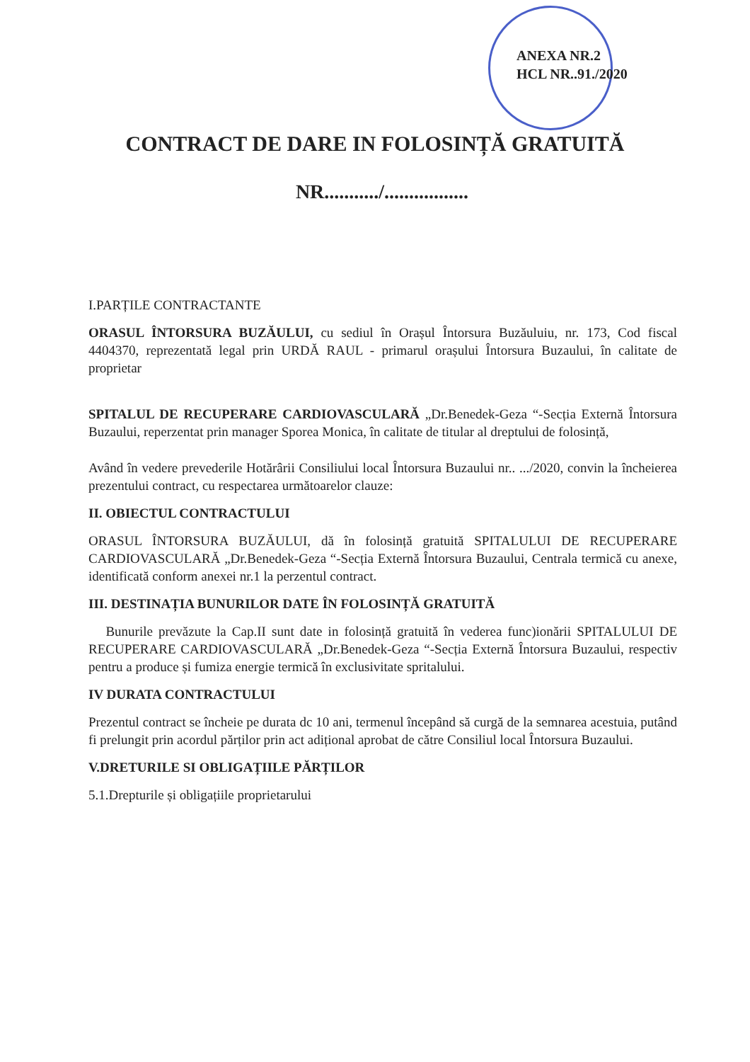ANEXA NR.2
HCL NR..91./2020
CONTRACT DE DARE IN FOLOSINȚĂ GRATUITĂ
NR.........../.................
I.PARȚILE CONTRACTANTE
ORASUL ÎNTORSURA BUZĂULUI, cu sediul în Orașul Întorsura Buzăuluiu, nr. 173, Cod fiscal 4404370, reprezentată legal prin URDĂ RAUL - primarul orașului Întorsura Buzaului, în calitate de proprietar
SPITALUL DE RECUPERARE CARDIOVASCULARĂ „Dr.Benedek-Geza “-Secția Externă Întorsura Buzaului, reperzentat prin manager Sporea Monica, în calitate de titular al dreptului de folosință,
Având în vedere prevederile Hotărârii Consiliului local Întorsura Buzaului nr.. .../2020, convin la încheierea prezentului contract, cu respectarea următoarelor clauze:
II. OBIECTUL CONTRACTULUI
ORASUL ÎNTORSURA BUZĂULUI, dă în folosință gratuită SPITALULUI DE RECUPERARE CARDIOVASCULARĂ „Dr.Benedek-Geza “-Secția Externă Întorsura Buzaului, Centrala termică cu anexe, identificată conform anexei nr.1 la perzentul contract.
III. DESTINAȚIA BUNURILOR DATE ÎN FOLOSINȚĂ GRATUITĂ
Bunurile prevăzute la Cap.II sunt date in folosință gratuită în vederea func)ionării SPITALULUI DE RECUPERARE CARDIOVASCULARĂ „Dr.Benedek-Geza “-Secția Externă Întorsura Buzaului, respectiv pentru a produce și fumiza energie termică în exclusivitate spritalului.
IV DURATA CONTRACTULUI
Prezentul contract se încheie pe durata dc 10 ani, termenul începând să curgă de la semnarea acestuia, putând fi prelungit prin acordul părților prin act adițional aprobat de către Consiliul local Întorsura Buzaului.
V.DRETURILE SI OBLIGAȚIILE PĂRȚILOR
5.1.Drepturile și obligațiile proprietarului